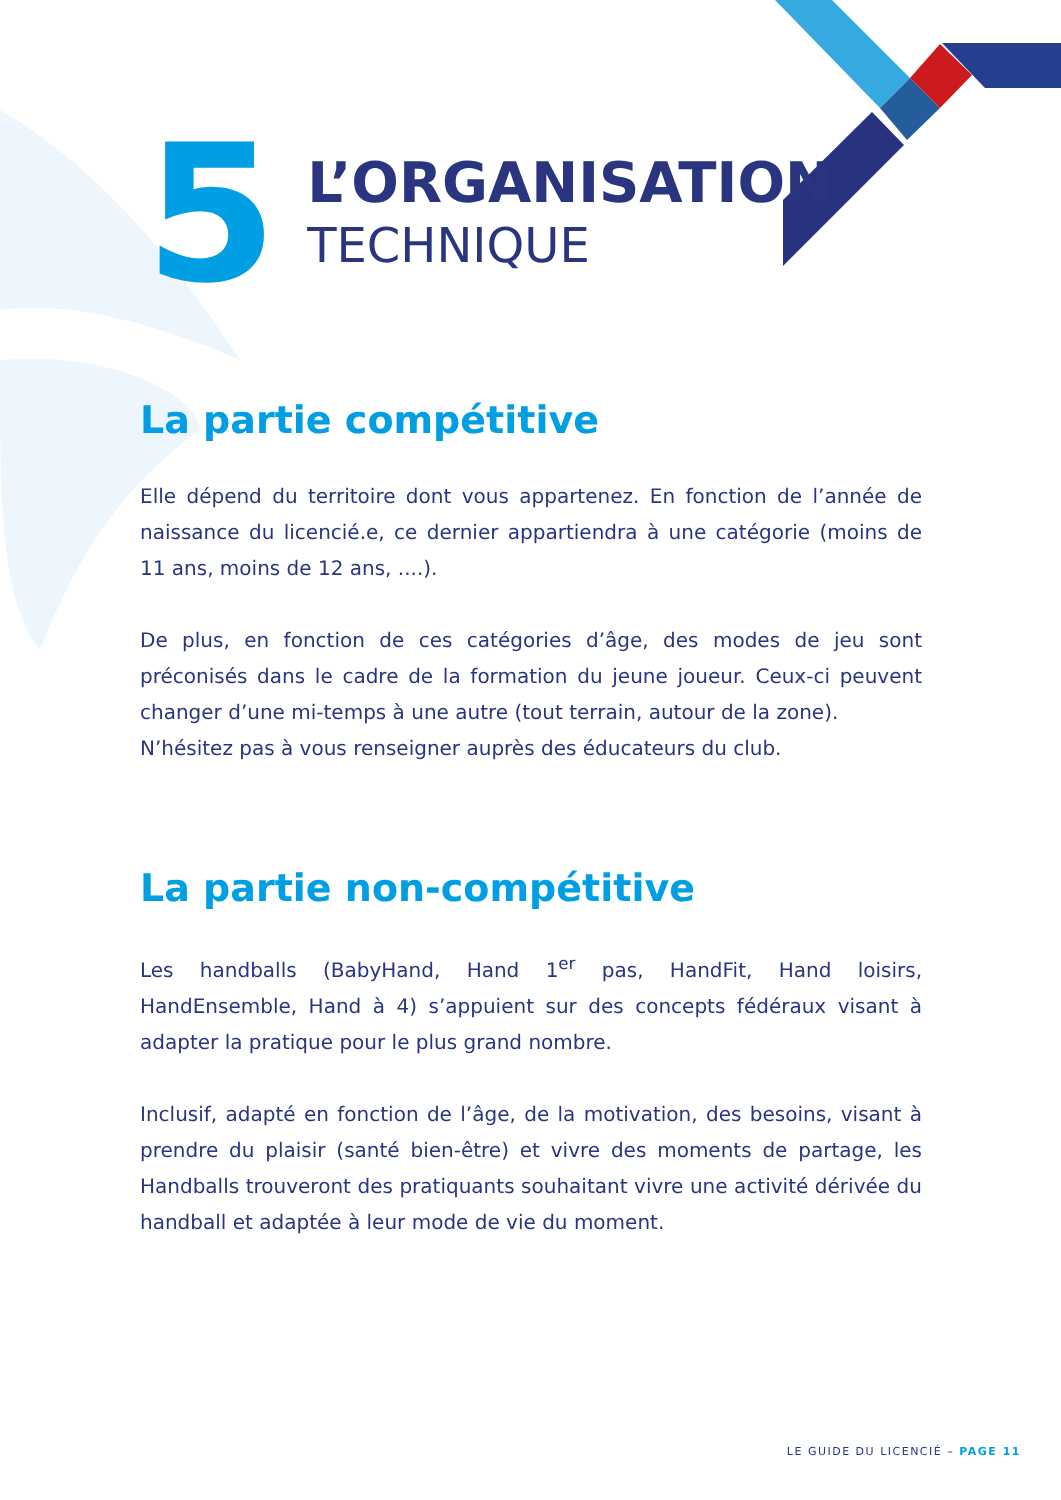5
L’ORGANISATION
TECHNIQUE
La partie compétitive
Elle dépend du territoire dont vous appartenez. En fonction de l’année de naissance du licencié.e, ce dernier appartiendra à une catégorie (moins de 11 ans, moins de 12 ans, ....).
De plus, en fonction de ces catégories d’âge, des modes de jeu sont préconisés dans le cadre de la formation du jeune joueur. Ceux-ci peuvent changer d’une mi-temps à une autre (tout terrain, autour de la zone).
N’hésitez pas à vous renseigner auprès des éducateurs du club.
La partie non-compétitive
Les handballs (BabyHand, Hand 1<sup>er</sup> pas, HandFit, Hand loisirs, HandEnsemble, Hand à 4) s’appuient sur des concepts fédéraux visant à adapter la pratique pour le plus grand nombre.
Inclusif, adapté en fonction de l’âge, de la motivation, des besoins, visant à prendre du plaisir (santé bien-être) et vivre des moments de partage, les Handballs trouveront des pratiquants souhaitant vivre une activité dérivée du handball et adaptée à leur mode de vie du moment.
LE GUIDE DU LICENCIÉ – PAGE 11